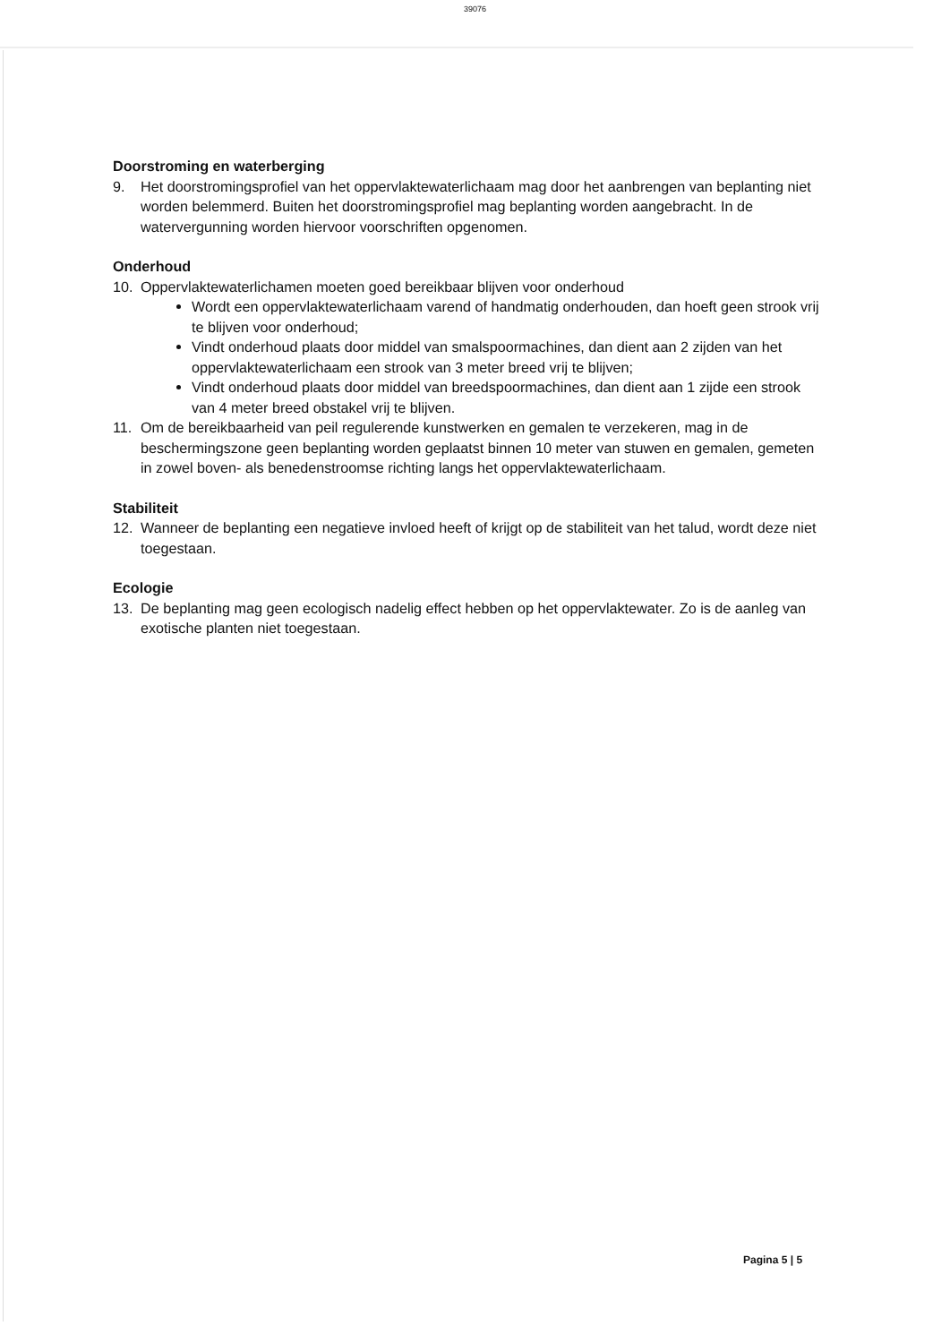39076
Doorstroming en waterberging
9. Het doorstromingsprofiel van het oppervlaktewaterlichaam mag door het aanbrengen van beplanting niet worden belemmerd. Buiten het doorstromingsprofiel mag beplanting worden aangebracht. In de watervergunning worden hiervoor voorschriften opgenomen.
Onderhoud
10. Oppervlaktewaterlichamen moeten goed bereikbaar blijven voor onderhoud
Wordt een oppervlaktewaterlichaam varend of handmatig onderhouden, dan hoeft geen strook vrij te blijven voor onderhoud;
Vindt onderhoud plaats door middel van smalspoormachines, dan dient aan 2 zijden van het oppervlaktewaterlichaam een strook van 3 meter breed vrij te blijven;
Vindt onderhoud plaats door middel van breedspoormachines, dan dient aan 1 zijde een strook van 4 meter breed obstakel vrij te blijven.
11. Om de bereikbaarheid van peil regulerende kunstwerken en gemalen te verzekeren, mag in de beschermingszone geen beplanting worden geplaatst binnen 10 meter van stuwen en gemalen, gemeten in zowel boven- als benedenstroomse richting langs het oppervlaktewaterlichaam.
Stabiliteit
12. Wanneer de beplanting een negatieve invloed heeft of krijgt op de stabiliteit van het talud, wordt deze niet toegestaan.
Ecologie
13. De beplanting mag geen ecologisch nadelig effect hebben op het oppervlaktewater. Zo is de aanleg van exotische planten niet toegestaan.
Pagina 5 | 5